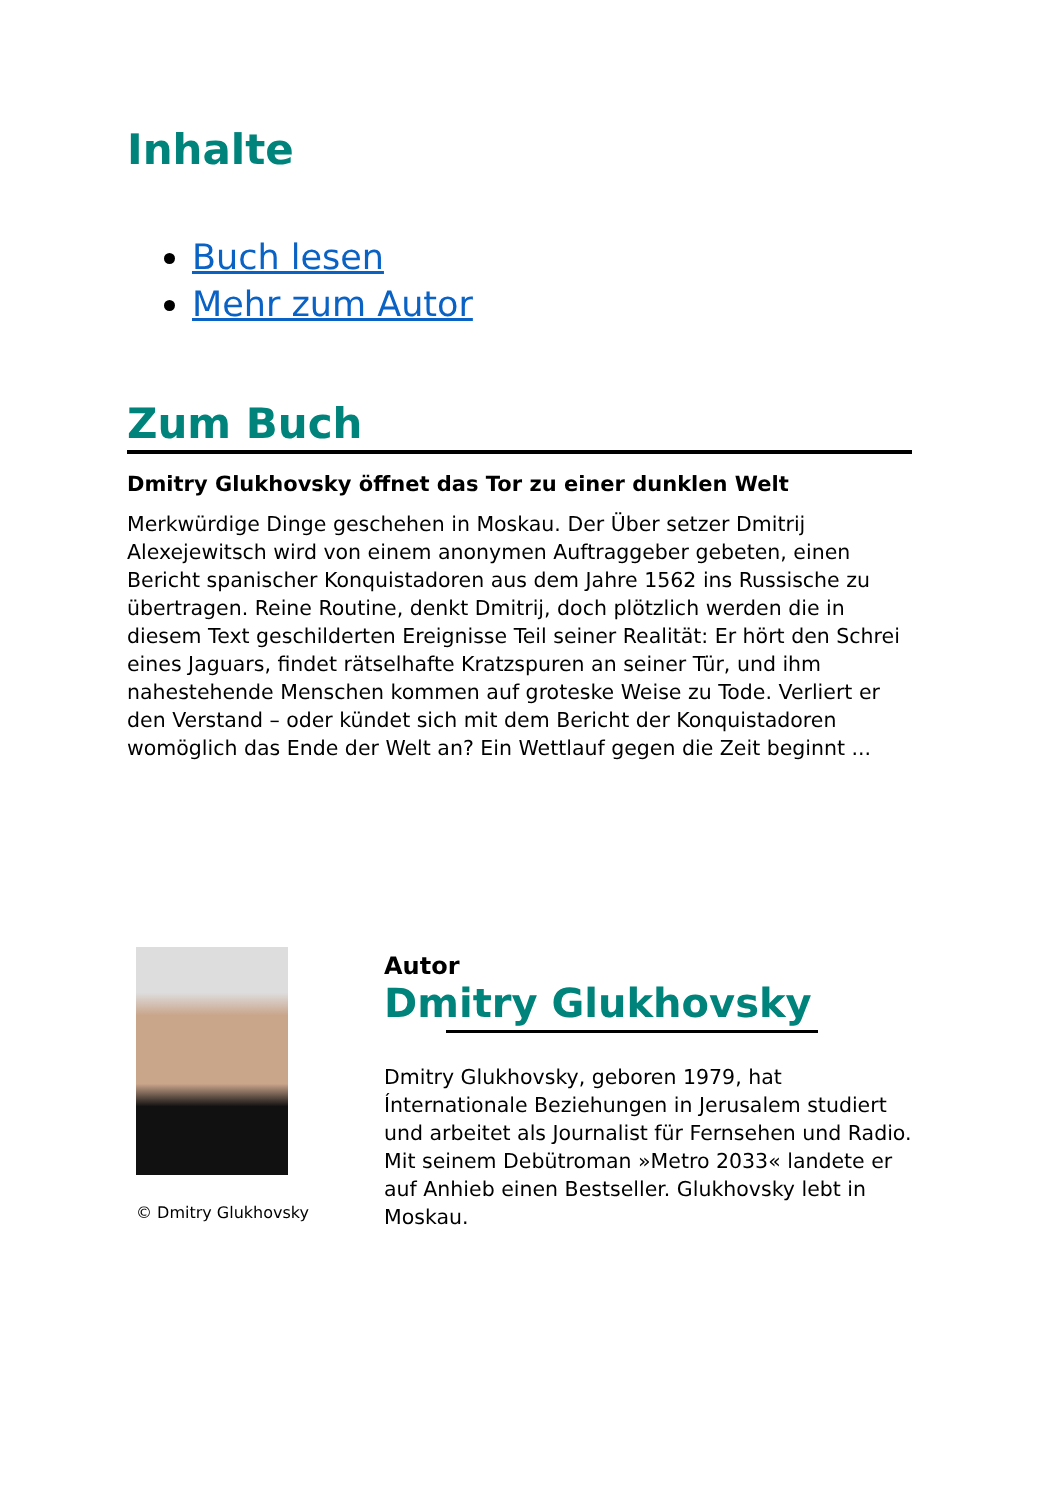Inhalte
Buch lesen
Mehr zum Autor
Zum Buch
Dmitry Glukhovsky öffnet das Tor zu einer dunklen Welt
Merkwürdige Dinge geschehen in Moskau. Der Über setzer Dmitrij Alexejewitsch wird von einem anonymen Auftraggeber gebeten, einen Bericht spanischer Konquistadoren aus dem Jahre 1562 ins Russische zu übertragen. Reine Routine, denkt Dmitrij, doch plötzlich werden die in diesem Text geschilderten Ereignisse Teil seiner Realität: Er hört den Schrei eines Jaguars, findet rätselhafte Kratzspuren an seiner Tür, und ihm nahestehende Menschen kommen auf groteske Weise zu Tode. Verliert er den Verstand – oder kündet sich mit dem Bericht der Konquistadoren womöglich das Ende der Welt an? Ein Wettlauf gegen die Zeit beginnt ...
© Dmitry Glukhovsky
Autor
Dmitry Glukhovsky
Dmitry Glukhovsky, geboren 1979, hat Ínternationale Beziehungen in Jerusalem studiert und arbeitet als Journalist für Fernsehen und Radio. Mit seinem Debütroman »Metro 2033« landete er auf Anhieb einen Bestseller. Glukhovsky lebt in Moskau.